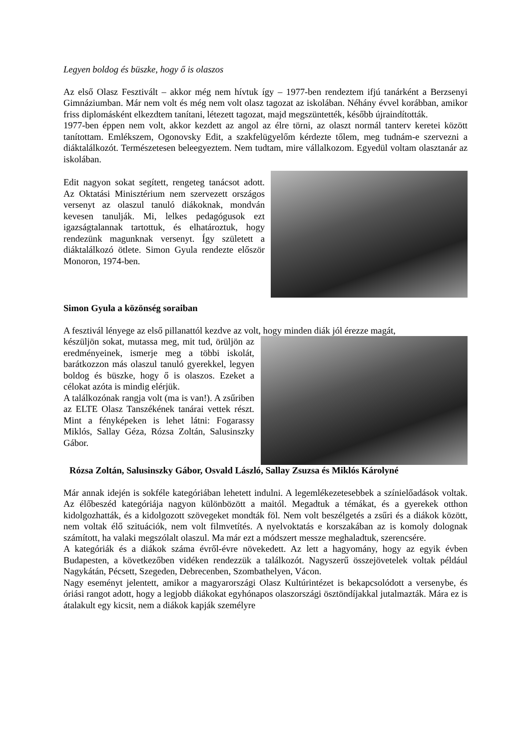Legyen boldog és büszke, hogy ő is olaszos
Az első Olasz Fesztivált – akkor még nem hívtuk így – 1977-ben rendeztem ifjú tanárként a Berzsenyi Gimnáziumban. Már nem volt és még nem volt olasz tagozat az iskolában. Néhány évvel korábban, amikor friss diplomásként elkezdtem tanítani, létezett tagozat, majd megszüntették, később újraindították.
1977-ben éppen nem volt, akkor kezdett az angol az élre törni, az olaszt normál tanterv keretei között tanítottam. Emlékszem, Ogonovsky Edit, a szakfelügyelőm kérdezte tőlem, meg tudnám-e szervezni a diáktalálkozót. Természetesen beleegyeztem. Nem tudtam, mire vállalkozom. Egyedül voltam olasztanár az iskolában.
Edit nagyon sokat segített, rengeteg tanácsot adott. Az Oktatási Minisztérium nem szervezett országos versenyt az olaszul tanuló diákoknak, mondván kevesen tanulják. Mi, lelkes pedagógusok ezt igazságtalannak tartottuk, és elhatároztuk, hogy rendezünk magunknak versenyt. Így született a diáktalálkozó ötlete. Simon Gyula rendezte először Monoron, 1974-ben.
Simon Gyula a közönség soraiban
A fesztivál lényege az első pillanattól kezdve az volt, hogy minden diák jól érezze magát,
készüljön sokat, mutassa meg, mit tud, örüljön az eredményeinek, ismerje meg a többi iskolát, barátkozzon más olaszul tanuló gyerekkel, legyen boldog és büszke, hogy ő is olaszos. Ezeket a célokat azóta is mindig elérjük.
A találkozónak rangja volt (ma is van!). A zsűriben az ELTE Olasz Tanszékének tanárai vettek részt. Mint a fényképeken is lehet látni: Fogarassy Miklós, Sallay Géza, Rózsa Zoltán, Salusinszky Gábor.
Rózsa Zoltán, Salusinszky Gábor, Osvald László, Sallay Zsuzsa és Miklós Károlyné
Már annak idején is sokféle kategóriában lehetett indulni. A legemlékezetesebbek a színielőadások voltak. Az élőbeszéd kategóriája nagyon különbözött a maitól. Megadtuk a témákat, és a gyerekek otthon kidolgozhatták, és a kidolgozott szövegeket mondták föl. Nem volt beszélgetés a zsűri és a diákok között, nem voltak élő szituációk, nem volt filmvetítés. A nyelvoktatás e korszakában az is komoly dolognak számított, ha valaki megszólalt olaszul. Ma már ezt a módszert messze meghaladtuk, szerencsére.
A kategóriák és a diákok száma évről-évre növekedett. Az lett a hagyomány, hogy az egyik évben Budapesten, a következőben vidéken rendezzük a találkozót. Nagyszerű összejövetelek voltak például Nagykátán, Pécsett, Szegeden, Debrecenben, Szombathelyen, Vácon.
Nagy eseményt jelentett, amikor a magyarországi Olasz Kultúrintézet is bekapcsolódott a versenybe, és óriási rangot adott, hogy a legjobb diákokat egyhónapos olaszországi ösztöndíjakkal jutalmazták. Mára ez is átalakult egy kicsit, nem a diákok kapják személyre